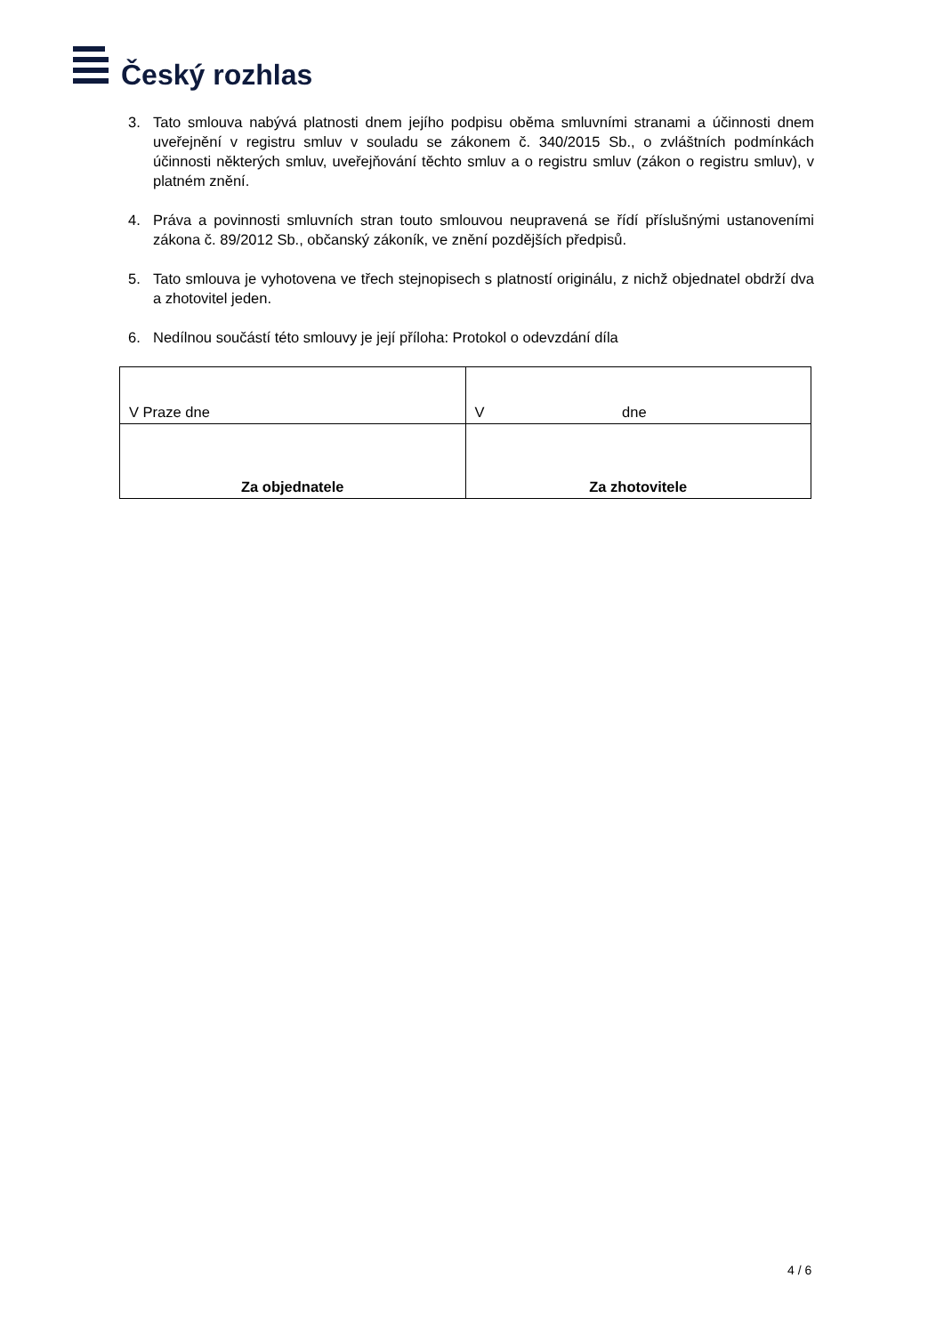Český rozhlas
3. Tato smlouva nabývá platnosti dnem jejího podpisu oběma smluvními stranami a účinnosti dnem uveřejnění v registru smluv v souladu se zákonem č. 340/2015 Sb., o zvláštních podmínkách účinnosti některých smluv, uveřejňování těchto smluv a o registru smluv (zákon o registru smluv), v platném znění.
4. Práva a povinnosti smluvních stran touto smlouvou neupravená se řídí příslušnými ustanoveními zákona č. 89/2012 Sb., občanský zákoník, ve znění pozdějších předpisů.
5. Tato smlouva je vyhotovena ve třech stejnopisech s platností originálu, z nichž objednatel obdrží dva a zhotovitel jeden.
6. Nedílnou součástí této smlouvy je její příloha: Protokol o odevzdání díla
| V Praze dne | V dne |
| Za objednatele | Za zhotovitele |
4 / 6